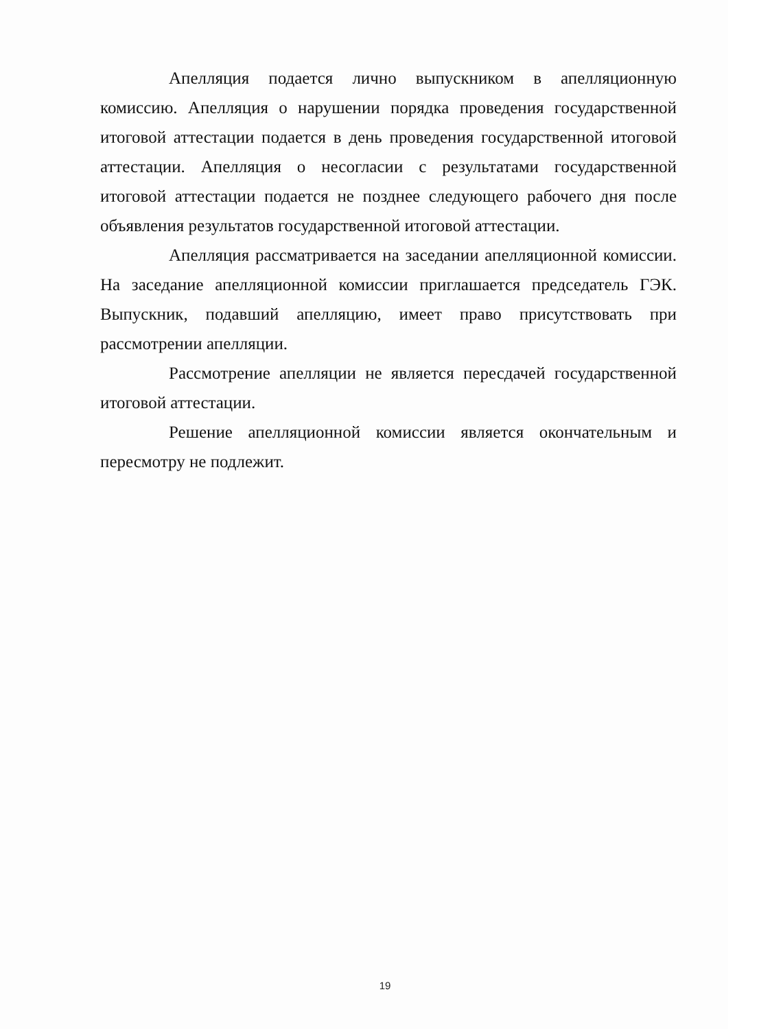Апелляция подается лично выпускником в апелляционную комиссию. Апелляция о нарушении порядка проведения государственной итоговой аттестации подается в день проведения государственной итоговой аттестации. Апелляция о несогласии с результатами государственной итоговой аттестации подается не позднее следующего рабочего дня после объявления результатов государственной итоговой аттестации.
Апелляция рассматривается на заседании апелляционной комиссии. На заседание апелляционной комиссии приглашается председатель ГЭК. Выпускник, подавший апелляцию, имеет право присутствовать при рассмотрении апелляции.
Рассмотрение апелляции не является пересдачей государственной итоговой аттестации.
Решение апелляционной комиссии является окончательным и пересмотру не подлежит.
19